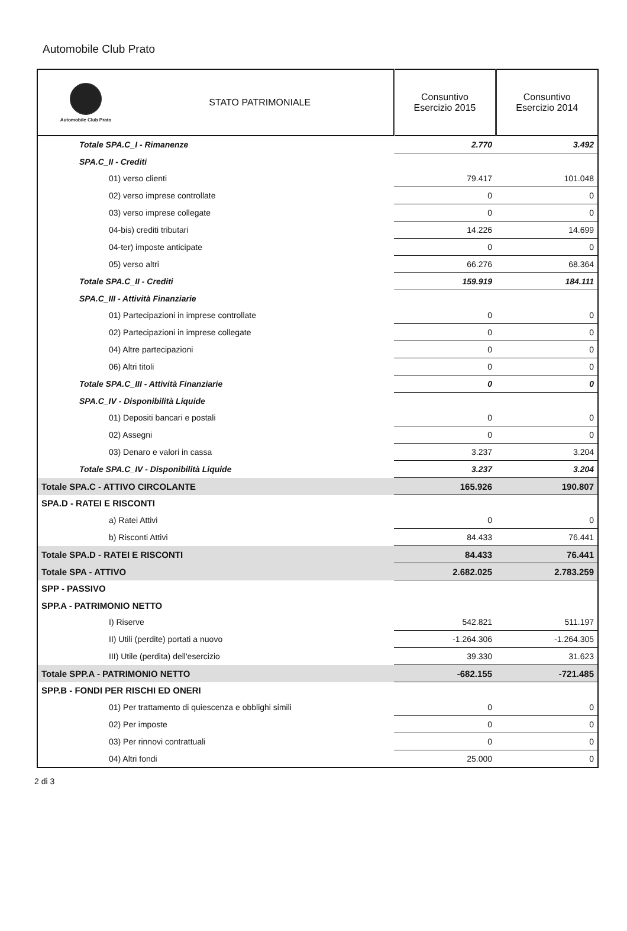Automobile Club Prato
| Automobile Club Prato STATO PATRIMONIALE | Consuntivo Esercizio 2015 | Consuntivo Esercizio 2014 |
| --- | --- | --- |
| Totale SPA.C_I - Rimanenze | 2.770 | 3.492 |
| SPA.C_II - Crediti | | |
| 01) verso clienti | 79.417 | 101.048 |
| 02) verso imprese controllate | 0 | 0 |
| 03) verso imprese collegate | 0 | 0 |
| 04-bis) crediti tributari | 14.226 | 14.699 |
| 04-ter) imposte anticipate | 0 | 0 |
| 05) verso altri | 66.276 | 68.364 |
| Totale SPA.C_II - Crediti | 159.919 | 184.111 |
| SPA.C_III - Attività Finanziarie | | |
| 01) Partecipazioni in imprese controllate | 0 | 0 |
| 02) Partecipazioni in imprese collegate | 0 | 0 |
| 04) Altre partecipazioni | 0 | 0 |
| 06) Altri titoli | 0 | 0 |
| Totale SPA.C_III - Attività Finanziarie | 0 | 0 |
| SPA.C_IV - Disponibilità Liquide | | |
| 01) Depositi bancari e postali | 0 | 0 |
| 02) Assegni | 0 | 0 |
| 03) Denaro e valori in cassa | 3.237 | 3.204 |
| Totale SPA.C_IV - Disponibilità Liquide | 3.237 | 3.204 |
| Totale SPA.C - ATTIVO CIRCOLANTE | 165.926 | 190.807 |
| SPA.D - RATEI E RISCONTI | | |
| a) Ratei Attivi | 0 | 0 |
| b) Risconti Attivi | 84.433 | 76.441 |
| Totale SPA.D - RATEI E RISCONTI | 84.433 | 76.441 |
| Totale SPA - ATTIVO | 2.682.025 | 2.783.259 |
| SPP - PASSIVO | | |
| SPP.A - PATRIMONIO NETTO | | |
| I) Riserve | 542.821 | 511.197 |
| II) Utili (perdite) portati a nuovo | -1.264.306 | -1.264.305 |
| III) Utile (perdita) dell'esercizio | 39.330 | 31.623 |
| Totale SPP.A - PATRIMONIO NETTO | -682.155 | -721.485 |
| SPP.B - FONDI PER RISCHI ED ONERI | | |
| 01) Per trattamento di quiescenza e obblighi simili | 0 | 0 |
| 02) Per imposte | 0 | 0 |
| 03) Per rinnovi contrattuali | 0 | 0 |
| 04) Altri fondi | 25.000 | 0 |
2 di 3